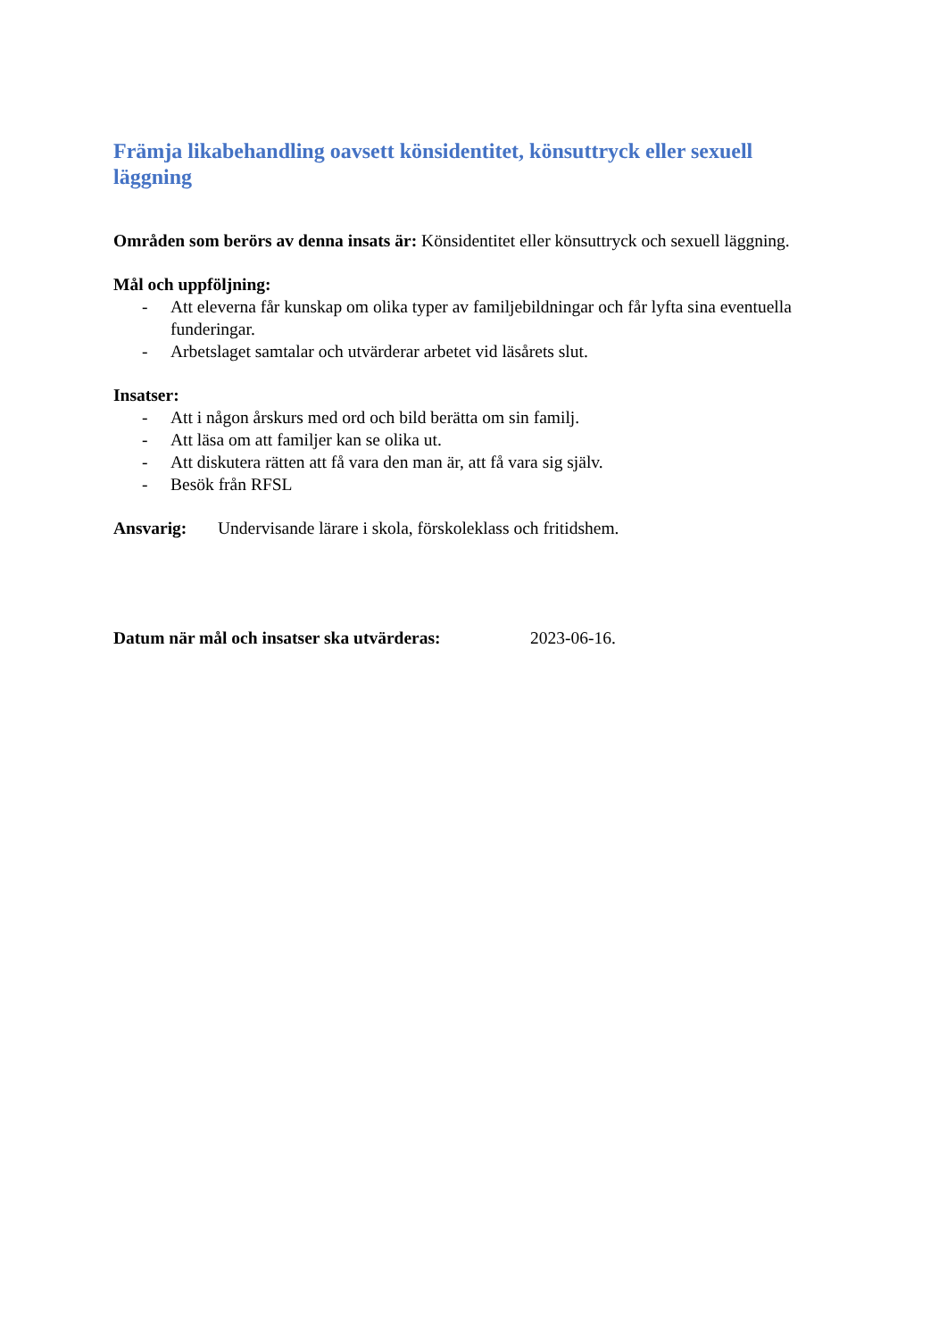Främja likabehandling oavsett könsidentitet, könsuttryck eller sexuell läggning
Områden som berörs av denna insats är: Könsidentitet eller könsuttryck och sexuell läggning.
Mål och uppföljning:
- Att eleverna får kunskap om olika typer av familjebildningar och får lyfta sina eventuella funderingar.
- Arbetslaget samtalar och utvärderar arbetet vid läsårets slut.
Insatser:
- Att i någon årskurs med ord och bild berätta om sin familj.
- Att läsa om att familjer kan se olika ut.
- Att diskutera rätten att få vara den man är, att få vara sig själv.
- Besök från RFSL
Ansvarig: Undervisande lärare i skola, förskoleklass och fritidshem.
Datum när mål och insatser ska utvärderas: 2023-06-16.